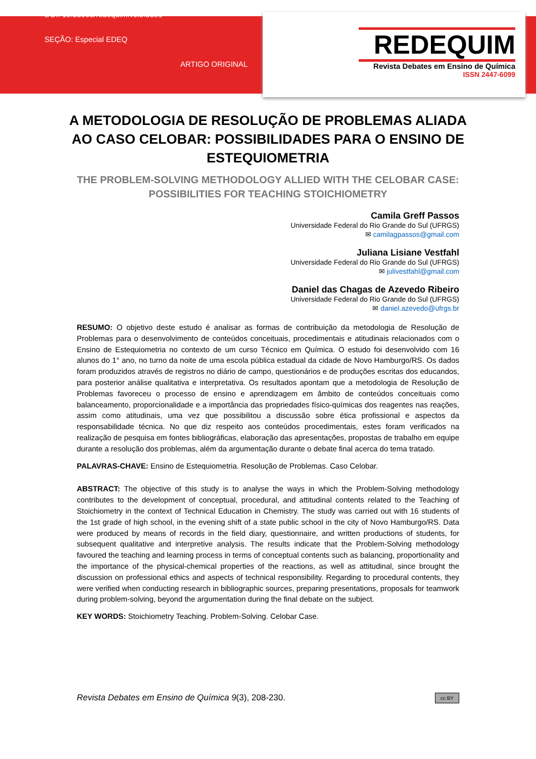DOI: 10.53003/redequim.v9i3.5581
SEÇÃO: Especial EDEQ
ARTIGO ORIGINAL
REDEQUIM
Revista Debates em Ensino de Química
ISSN 2447-6099
A METODOLOGIA DE RESOLUÇÃO DE PROBLEMAS ALIADA AO CASO CELOBAR: POSSIBILIDADES PARA O ENSINO DE ESTEQUIOMETRIA
THE PROBLEM-SOLVING METHODOLOGY ALLIED WITH THE CELOBAR CASE: POSSIBILITIES FOR TEACHING STOICHIOMETRY
Camila Greff Passos
Universidade Federal do Rio Grande do Sul (UFRGS)
✉ camilagpassos@gmail.com
Juliana Lisiane Vestfahl
Universidade Federal do Rio Grande do Sul (UFRGS)
✉ julivestfahl@gmail.com
Daniel das Chagas de Azevedo Ribeiro
Universidade Federal do Rio Grande do Sul (UFRGS)
✉ daniel.azevedo@ufrgs.br
RESUMO: O objetivo deste estudo é analisar as formas de contribuição da metodologia de Resolução de Problemas para o desenvolvimento de conteúdos conceituais, procedimentais e atitudinais relacionados com o Ensino de Estequiometria no contexto de um curso Técnico em Química. O estudo foi desenvolvido com 16 alunos do 1° ano, no turno da noite de uma escola pública estadual da cidade de Novo Hamburgo/RS. Os dados foram produzidos através de registros no diário de campo, questionários e de produções escritas dos educandos, para posterior análise qualitativa e interpretativa. Os resultados apontam que a metodologia de Resolução de Problemas favoreceu o processo de ensino e aprendizagem em âmbito de conteúdos conceituais como balanceamento, proporcionalidade e a importância das propriedades físico-químicas dos reagentes nas reações, assim como atitudinais, uma vez que possibilitou a discussão sobre ética profissional e aspectos da responsabilidade técnica. No que diz respeito aos conteúdos procedimentais, estes foram verificados na realização de pesquisa em fontes bibliográficas, elaboração das apresentações, propostas de trabalho em equipe durante a resolução dos problemas, além da argumentação durante o debate final acerca do tema tratado.
PALAVRAS-CHAVE: Ensino de Estequiometria. Resolução de Problemas. Caso Celobar.
ABSTRACT: The objective of this study is to analyse the ways in which the Problem-Solving methodology contributes to the development of conceptual, procedural, and attitudinal contents related to the Teaching of Stoichiometry in the context of Technical Education in Chemistry. The study was carried out with 16 students of the 1st grade of high school, in the evening shift of a state public school in the city of Novo Hamburgo/RS. Data were produced by means of records in the field diary, questionnaire, and written productions of students, for subsequent qualitative and interpretive analysis. The results indicate that the Problem-Solving methodology favoured the teaching and learning process in terms of conceptual contents such as balancing, proportionality and the importance of the physical-chemical properties of the reactions, as well as attitudinal, since brought the discussion on professional ethics and aspects of technical responsibility. Regarding to procedural contents, they were verified when conducting research in bibliographic sources, preparing presentations, proposals for teamwork during problem-solving, beyond the argumentation during the final debate on the subject.
KEY WORDS: Stoichiometry Teaching. Problem-Solving. Celobar Case.
Revista Debates em Ensino de Química 9(3), 208-230. cc BY